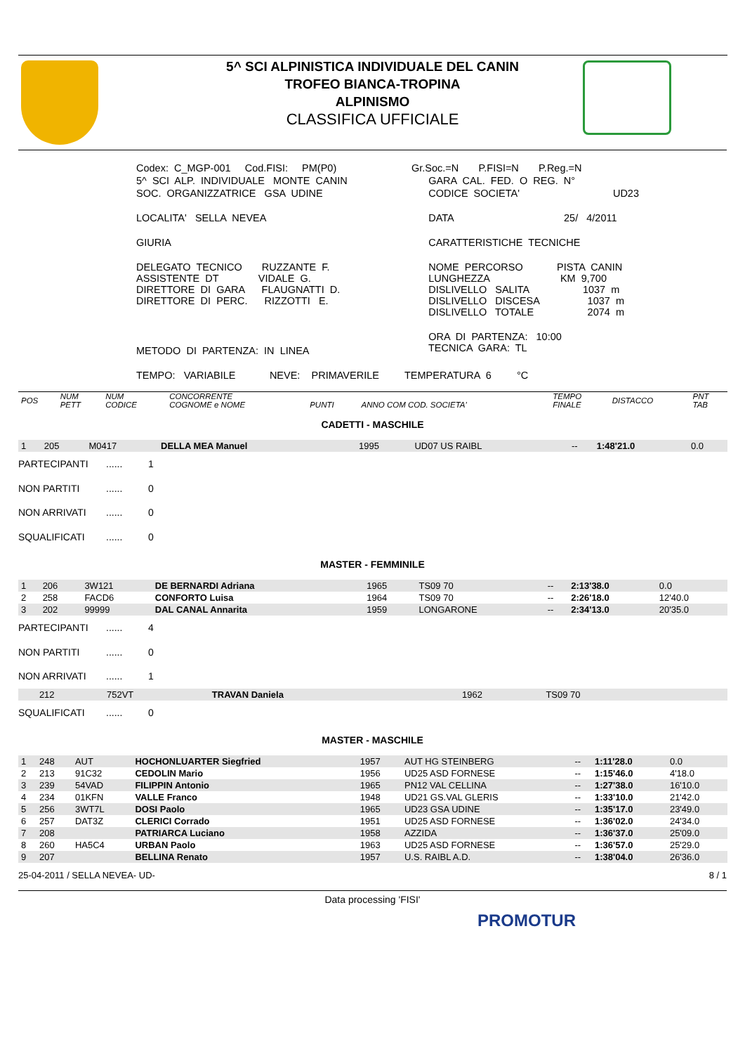5^ SCI ALPINISTICA INDIVIDUALE DEL CANIN
TROFEO BIANCA-TROPINA
ALPINISMO
CLASSIFICA UFFICIALE
| Codex: C_MGP-001 Cod.FISI: PM(P0) | Gr.Soc.=N P.FISI=N P.Reg.=N |
| 5^ SCI ALP. INDIVIDUALE MONTE CANIN | GARA CAL. FED. O REG. N° |
| SOC. ORGANIZZATRICE GSA UDINE | CODICE SOCIETA' UD23 |
| LOCALITA' SELLA NEVEA | DATA 25/ 4/2011 |
| GIURIA | CARATTERISTICHE TECNICHE |
| DELEGATO TECNICO RUZZANTE F. ASSISTENTE DT VIDALE G. DIRETTORE DI GARA FLAUGNATTI D. DIRETTORE DI PERC. RIZZOTTI E. | NOME PERCORSO PISTA CANIN LUNGHEZZA KM 9,700 DISLIVELLO SALITA 1037 m DISLIVELLO DISCESA 1037 m DISLIVELLO TOTALE 2074 m |
| METODO DI PARTENZA: IN LINEA | ORA DI PARTENZA: 10:00 TECNICA GARA: TL |
| TEMPO: VARIABILE NEVE: PRIMAVERILE TEMPERATURA 6 °C | |
| POS | NUM PETT | NUM CODICE | CONCORRENTE COGNOME e NOME | PUNTI | ANNO COM COD. SOCIETA' | TEMPO FINALE | DISTACCO | PNT TAB |
CADETTI - MASCHILE
| 1 | 205 | M0417 | DELLA MEA Manuel | 1995 | UD07 US RAIBL | -- | 1:48'21.0 | 0.0 |
PARTECIPANTI...... 1
NON PARTITI...... 0
NON ARRIVATI...... 0
SQUALIFICATI...... 0
MASTER - FEMMINILE
| 1 | 206 | 3W121 | DE BERNARDI Adriana | 1965 | TS09 70 | -- | 2:13'38.0 | 0.0 |
| 2 | 258 | FACD6 | CONFORTO Luisa | 1964 | TS09 70 | -- | 2:26'18.0 | 12'40.0 |
| 3 | 202 | 99999 | DAL CANAL Annarita | 1959 | LONGARONE | -- | 2:34'13.0 | 20'35.0 |
PARTECIPANTI...... 4
NON PARTITI...... 0
NON ARRIVATI...... 1
| | 212 | 752VT | TRAVAN Daniela | 1962 | TS09 70 | | | |
SQUALIFICATI...... 0
MASTER - MASCHILE
| 1 | 248 | AUT | HOCHONLUARTER Siegfried | 1957 | AUT HG STEINBERG | -- | 1:11'28.0 | 0.0 |
| 2 | 213 | 91C32 | CEDOLIN Mario | 1956 | UD25 ASD FORNESE | -- | 1:15'46.0 | 4'18.0 |
| 3 | 239 | 54VAD | FILIPPIN Antonio | 1965 | PN12 VAL CELLINA | -- | 1:27'38.0 | 16'10.0 |
| 4 | 234 | 01KFN | VALLE Franco | 1948 | UD21 GS.VAL GLERIS | -- | 1:33'10.0 | 21'42.0 |
| 5 | 256 | 3WT7L | DOSI Paolo | 1965 | UD23 GSA UDINE | -- | 1:35'17.0 | 23'49.0 |
| 6 | 257 | DAT3Z | CLERICI Corrado | 1951 | UD25 ASD FORNESE | -- | 1:36'02.0 | 24'34.0 |
| 7 | 208 | | PATRIARCA Luciano | 1958 | AZZIDA | -- | 1:36'37.0 | 25'09.0 |
| 8 | 260 | HA5C4 | URBAN Paolo | 1963 | UD25 ASD FORNESE | -- | 1:36'57.0 | 25'29.0 |
| 9 | 207 | | BELLINA Renato | 1957 | U.S. RAIBL A.D. | -- | 1:38'04.0 | 26'36.0 |
25-04-2011 / SELLA NEVEA- UD- 8 / 1
Data processing 'FISI'
PROMOTUR